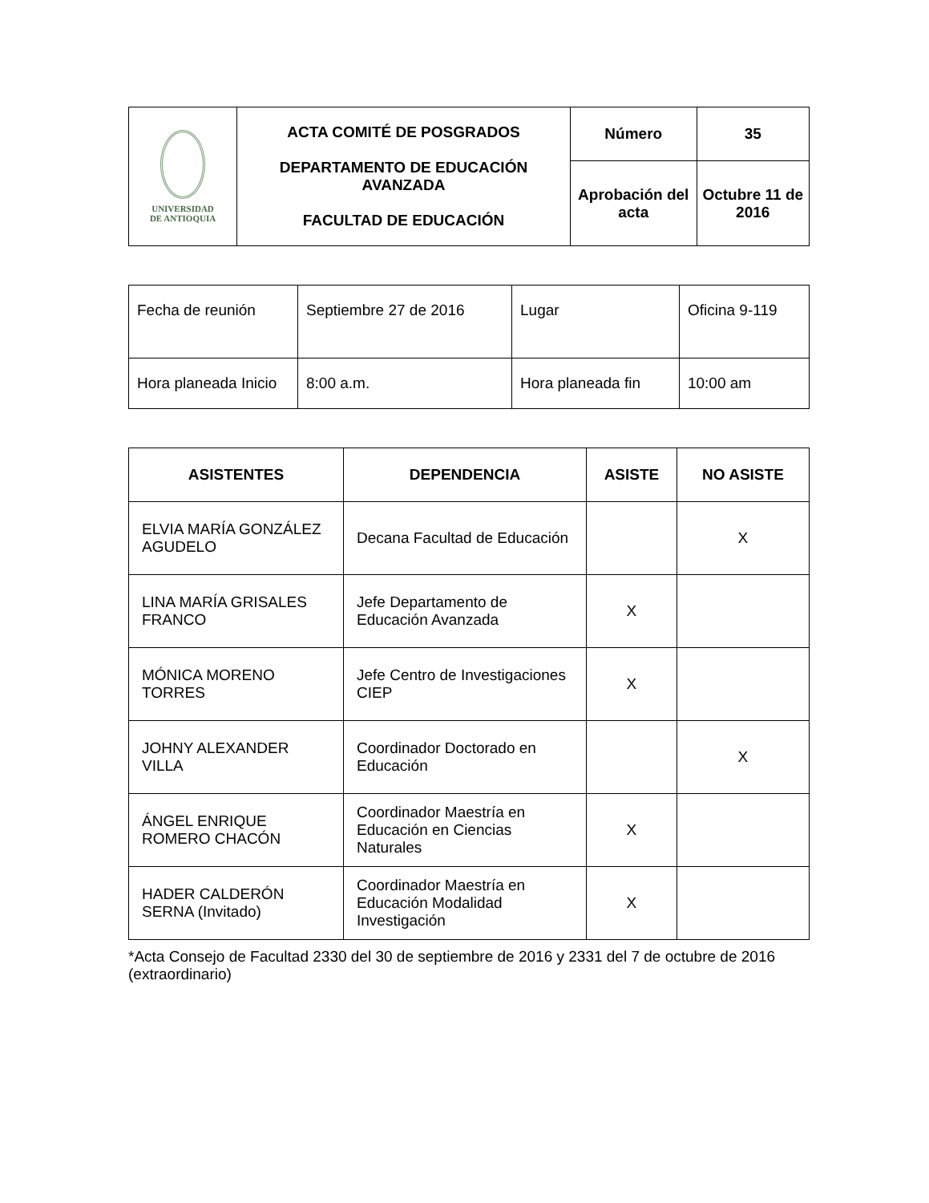| UNIVERSIDAD DE ANTIOQUIA | ACTA COMITÉ DE POSGRADOS DEPARTAMENTO DE EDUCACIÓN AVANZADA FACULTAD DE EDUCACIÓN | Número | 35 |
| | | Aprobación del acta | Octubre 11 de 2016 |
| Fecha de reunión | Septiembre 27 de 2016 | Lugar | Oficina 9-119 |
| Hora planeada Inicio | 8:00 a.m. | Hora planeada fin | 10:00 am |
| ASISTENTES | DEPENDENCIA | ASISTE | NO ASISTE |
| --- | --- | --- | --- |
| ELVIA MARÍA GONZÁLEZ AGUDELO | Decana Facultad de Educación | | X |
| LINA MARÍA GRISALES FRANCO | Jefe Departamento de Educación Avanzada | X | |
| MÓNICA MORENO TORRES | Jefe Centro de Investigaciones CIEP | X | |
| JOHNY ALEXANDER VILLA | Coordinador Doctorado en Educación | | X |
| ÁNGEL ENRIQUE ROMERO CHACÓN | Coordinador Maestría en Educación en Ciencias Naturales | X | |
| HADER CALDERÓN SERNA (Invitado) | Coordinador Maestría en Educación Modalidad Investigación | X | |
*Acta Consejo de Facultad 2330 del 30 de septiembre de 2016 y 2331 del 7 de octubre de 2016 (extraordinario)